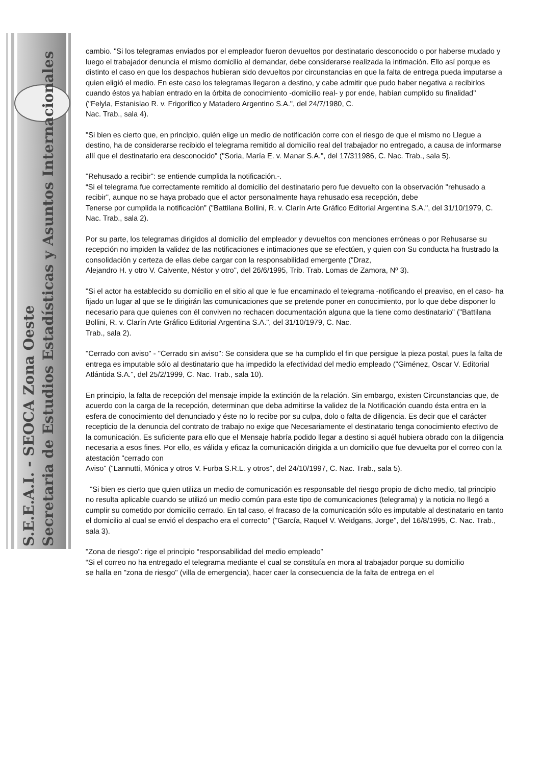S.E.E.A.I. - SEOCA Zona Oeste
Secretaria de Estudios Estadísticas y Asuntos Internacionales
cambio. "Si los telegramas enviados por el empleador fueron devueltos por destinatario desconocido o por haberse mudado y luego el trabajador denuncia el mismo domicilio al demandar, debe considerarse realizada la intimación. Ello así porque es distinto el caso en que los despachos hubieran sido devueltos por circunstancias en que la falta de entrega pueda imputarse a quien eligió el medio. En este caso los telegramas llegaron a destino, y cabe admitir que pudo haber negativa a recibirlos cuando éstos ya habían entrado en la órbita de conocimiento -domicilio real- y por ende, habían cumplido su finalidad" ("Felyla, Estanislao R. v. Frigorífico y Matadero Argentino S.A.", del 24/7/1980, C.
Nac. Trab., sala 4).
"Si bien es cierto que, en principio, quién elige un medio de notificación corre con el riesgo de que el mismo no Llegue a destino, ha de considerarse recibido el telegrama remitido al domicilio real del trabajador no entregado, a causa de informarse allí que el destinatario era desconocido" ("Soria, María E. v. Manar S.A.", del 17/311986, C. Nac. Trab., sala 5).
"Rehusado a recibir": se entiende cumplida la notificación.-.
“Si el telegrama fue correctamente remitido al domicilio del destinatario pero fue devuelto con la observación "rehusado a recibir", aunque no se haya probado que el actor personalmente haya rehusado esa recepción, debe
Tenerse por cumplida la notificación” ("Battilana Bollini, R. v. Clarín Arte Gráfico Editorial Argentina S.A.", del 31/10/1979, C. Nac. Trab., sala 2).
Por su parte, los telegramas dirigidos al domicilio del empleador y devueltos con menciones erróneas o por Rehusarse su recepción no impiden la validez de las notificaciones e intimaciones que se efectúen, y quien con Su conducta ha frustrado la consolidación y certeza de ellas debe cargar con la responsabilidad emergente ("Draz,
Alejandro H. y otro V. Calvente, Néstor y otro", del 26/6/1995, Trib. Trab. Lomas de Zamora, Nº 3).
"Si el actor ha establecido su domicilio en el sitio al que le fue encaminado el telegrama -notificando el preaviso, en el caso- ha fijado un lugar al que se le dirigirán las comunicaciones que se pretende poner en conocimiento, por lo que debe disponer lo necesario para que quienes con él conviven no rechacen documentación alguna que la tiene como destinatario" ("Battilana Bollini, R. v. Clarín Arte Gráfico Editorial Argentina S.A.", del 31/10/1979, C. Nac.
Trab., sala 2).
"Cerrado con aviso" - "Cerrado sin aviso": Se considera que se ha cumplido el fin que persigue la pieza postal, pues la falta de entrega es imputable sólo al destinatario que ha impedido la efectividad del medio empleado ("Giménez, Oscar V. Editorial Atlántida S.A.", del 25/2/1999, C. Nac. Trab., sala 10).
En principio, la falta de recepción del mensaje impide la extinción de la relación. Sin embargo, existen Circunstancias que, de acuerdo con la carga de la recepción, determinan que deba admitirse la validez de la Notificación cuando ésta entra en la esfera de conocimiento del denunciado y éste no lo recibe por su culpa, dolo o falta de diligencia. Es decir que el carácter recepticio de la denuncia del contrato de trabajo no exige que Necesariamente el destinatario tenga conocimiento efectivo de la comunicación. Es suficiente para ello que el Mensaje habría podido llegar a destino si aquél hubiera obrado con la diligencia necesaria a esos fines. Por ello, es válida y eficaz la comunicación dirigida a un domicilio que fue devuelta por el correo con la atestación "cerrado con
Aviso" ("Lannutti, Mónica y otros V. Furba S.R.L. y otros", del 24/10/1997, C. Nac. Trab., sala 5).
"Si bien es cierto que quien utiliza un medio de comunicación es responsable del riesgo propio de dicho medio, tal principio no resulta aplicable cuando se utilizó un medio común para este tipo de comunicaciones (telegrama) y la noticia no llegó a cumplir su cometido por domicilio cerrado. En tal caso, el fracaso de la comunicación sólo es imputable al destinatario en tanto el domicilio al cual se envió el despacho era el correcto" ("García, Raquel V. Weidgans, Jorge", del 16/8/1995, C. Nac. Trab., sala 3).
"Zona de riesgo": rige el principio “responsabilidad del medio empleado”
“Si el correo no ha entregado el telegrama mediante el cual se constituía en mora al trabajador porque su domicilio
se halla en "zona de riesgo" (villa de emergencia), hacer caer la consecuencia de la falta de entrega en el